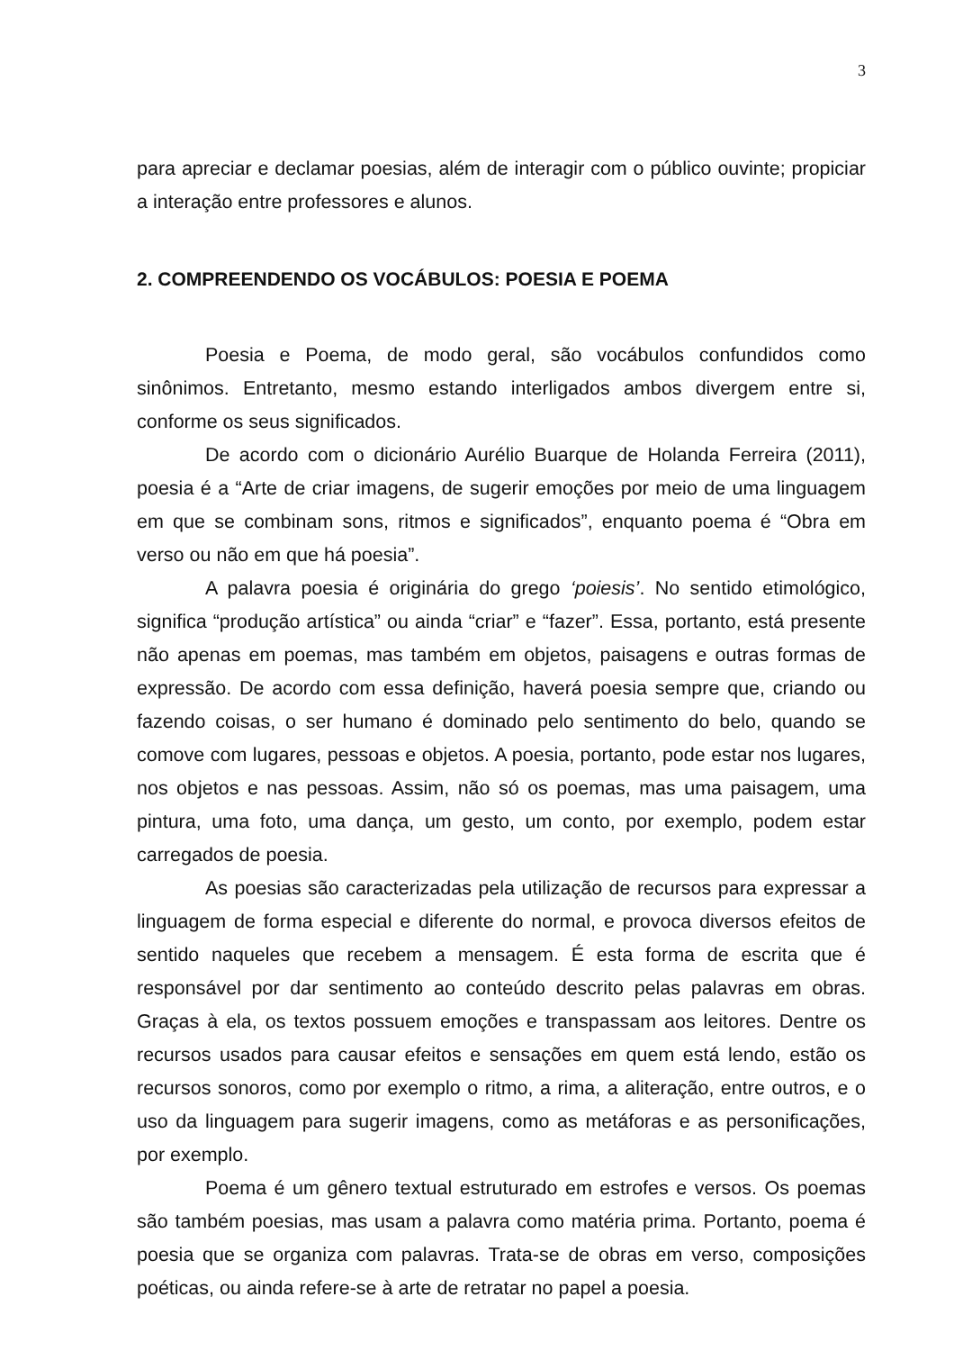3
para apreciar e declamar poesias, além de interagir com o público ouvinte; propiciar a interação entre professores e alunos.
2. COMPREENDENDO OS VOCÁBULOS: POESIA E POEMA
Poesia e Poema, de modo geral, são vocábulos confundidos como sinônimos. Entretanto, mesmo estando interligados ambos divergem entre si, conforme os seus significados.
De acordo com o dicionário Aurélio Buarque de Holanda Ferreira (2011), poesia é a “Arte de criar imagens, de sugerir emoções por meio de uma linguagem em que se combinam sons, ritmos e significados”, enquanto poema é “Obra em verso ou não em que há poesia”.
A palavra poesia é originária do grego ‘poiesis’. No sentido etimológico, significa “produção artística” ou ainda “criar” e “fazer”. Essa, portanto, está presente não apenas em poemas, mas também em objetos, paisagens e outras formas de expressão. De acordo com essa definição, haverá poesia sempre que, criando ou fazendo coisas, o ser humano é dominado pelo sentimento do belo, quando se comove com lugares, pessoas e objetos. A poesia, portanto, pode estar nos lugares, nos objetos e nas pessoas. Assim, não só os poemas, mas uma paisagem, uma pintura, uma foto, uma dança, um gesto, um conto, por exemplo, podem estar carregados de poesia.
As poesias são caracterizadas pela utilização de recursos para expressar a linguagem de forma especial e diferente do normal, e provoca diversos efeitos de sentido naqueles que recebem a mensagem. É esta forma de escrita que é responsável por dar sentimento ao conteúdo descrito pelas palavras em obras. Graças à ela, os textos possuem emoções e transpassam aos leitores. Dentre os recursos usados para causar efeitos e sensações em quem está lendo, estão os recursos sonoros, como por exemplo o ritmo, a rima, a aliteração, entre outros, e o uso da linguagem para sugerir imagens, como as metáforas e as personificações, por exemplo.
Poema é um gênero textual estruturado em estrofes e versos. Os poemas são também poesias, mas usam a palavra como matéria prima. Portanto, poema é poesia que se organiza com palavras. Trata-se de obras em verso, composições poéticas, ou ainda refere-se à arte de retratar no papel a poesia.